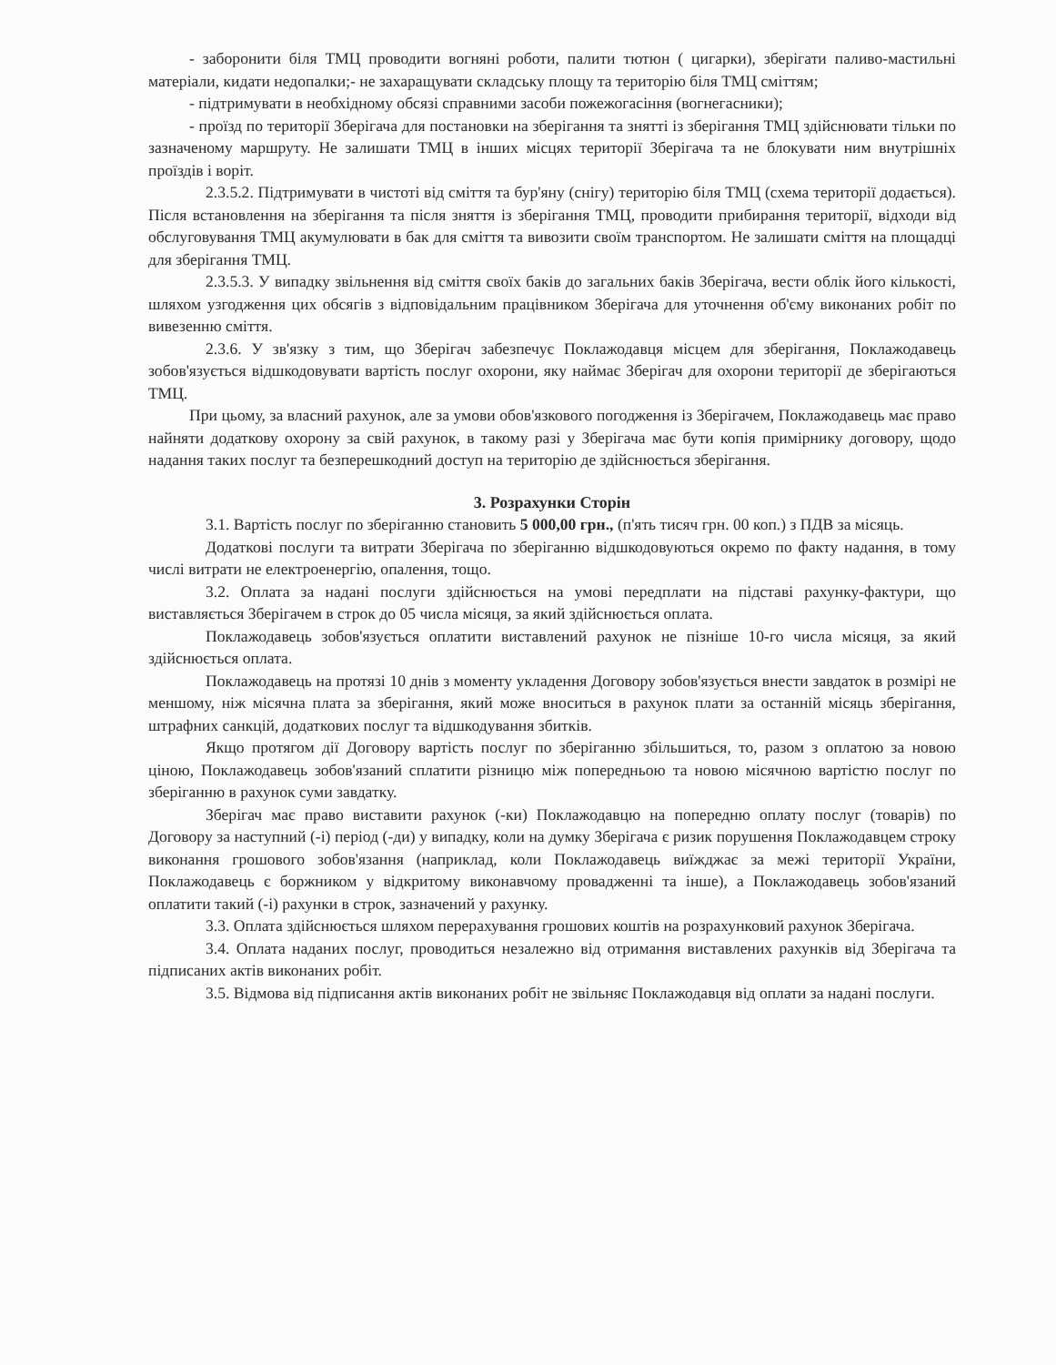- заборонити біля ТМЦ проводити вогняні роботи, палити тютюн ( цигарки), зберігати паливо-мастильні матеріали, кидати недопалки;- не захаращувати складську площу та територію біля ТМЦ сміттям;
- підтримувати в необхідному обсязі справними засоби пожежогасіння (вогнегасники);
- проїзд по території Зберігача для постановки на зберігання та знятті із зберігання ТМЦ здійснювати тільки по зазначеному маршруту. Не залишати ТМЦ в інших місцях території Зберігача та не блокувати ним внутрішніх проїздів і воріт.
2.3.5.2. Підтримувати в чистоті від сміття та бур'яну (снігу) територію біля ТМЦ (схема території додається). Після встановлення на зберігання та після зняття із зберігання ТМЦ, проводити прибирання території, відходи від обслуговування ТМЦ акумулювати в бак для сміття та вивозити своїм транспортом. Не залишати сміття на площадці для зберігання ТМЦ.
2.3.5.3. У випадку звільнення від сміття своїх баків до загальних баків Зберігача, вести облік його кількості, шляхом узгодження цих обсягів з відповідальним працівником Зберігача для уточнення об'єму виконаних робіт по вивезенню сміття.
2.3.6. У зв'язку з тим, що Зберігач забезпечує Поклажодавця місцем для зберігання, Поклажодавець зобов'язується відшкодовувати вартість послуг охорони, яку наймає Зберігач для охорони території де зберігаються ТМЦ.
При цьому, за власний рахунок, але за умови обов'язкового погодження із Зберігачем, Поклажодавець має право найняти додаткову охорону за свій рахунок, в такому разі у Зберігача має бути копія примірнику договору, щодо надання таких послуг та безперешкодний доступ на територію де здійснюється зберігання.
3. Розрахунки Сторін
3.1. Вартість послуг по зберіганню становить 5 000,00 грн., (п'ять тисяч грн. 00 коп.) з ПДВ за місяць.
Додаткові послуги та витрати Зберігача по зберіганню відшкодовуються окремо по факту надання, в тому числі витрати не електроенергію, опалення, тощо.
3.2. Оплата за надані послуги здійснюється на умові передплати на підставі рахунку-фактури, що виставляється Зберігачем в строк до 05 числа місяця, за який здійснюється оплата.
Поклажодавець зобов'язується оплатити виставлений рахунок не пізніше 10-го числа місяця, за який здійснюється оплата.
Поклажодавець на протязі 10 днів з моменту укладення Договору зобов'язується внести завдаток в розмірі не меншому, ніж місячна плата за зберігання, який може вноситься в рахунок плати за останній місяць зберігання, штрафних санкцій, додаткових послуг та відшкодування збитків.
Якщо протягом дії Договору вартість послуг по зберіганню збільшиться, то, разом з оплатою за новою ціною, Поклажодавець зобов'язаний сплатити різницю між попередньою та новою місячною вартістю послуг по зберіганню в рахунок суми завдатку.
Зберігач має право виставити рахунок (-ки) Поклажодавцю на попередню оплату послуг (товарів) по Договору за наступний (-і) період (-ди) у випадку, коли на думку Зберігача є ризик порушення Поклажодавцем строку виконання грошового зобов'язання (наприклад, коли Поклажодавець виїжджає за межі території України, Поклажодавець є боржником у відкритому виконавчому провадженні та інше), а Поклажодавець зобов'язаний оплатити такий (-і) рахунки в строк, зазначений у рахунку.
3.3. Оплата здійснюється шляхом перерахування грошових коштів на розрахунковий рахунок Зберігача.
3.4. Оплата наданих послуг, проводиться незалежно від отримання виставлених рахунків від Зберігача та підписаних актів виконаних робіт.
3.5. Відмова від підписання актів виконаних робіт не звільняє Поклажодавця від оплати за надані послуги.